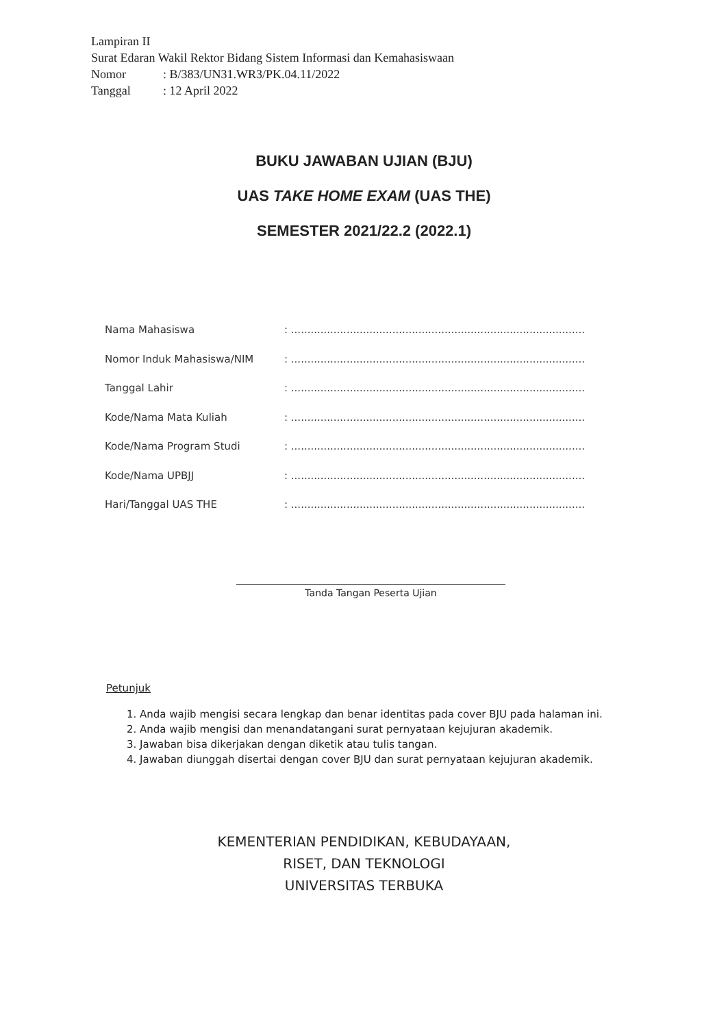Lampiran II
Surat Edaran Wakil Rektor Bidang Sistem Informasi dan Kemahasiswaan
Nomor: B/383/UN31.WR3/PK.04.11/2022
Tanggal: 12 April 2022
BUKU JAWABAN UJIAN (BJU)
UAS TAKE HOME EXAM (UAS THE)
SEMESTER 2021/22.2 (2022.1)
Nama Mahasiswa : ............................................................................................................
Nomor Induk Mahasiswa/NIM : ............................................................................................................
Tanggal Lahir : ............................................................................................................
Kode/Nama Mata Kuliah : ............................................................................................................
Kode/Nama Program Studi : ............................................................................................................
Kode/Nama UPBJJ : ............................................................................................................
Hari/Tanggal UAS THE : ............................................................................................................
Tanda Tangan Peserta Ujian
Petunjuk
1. Anda wajib mengisi secara lengkap dan benar identitas pada cover BJU pada halaman ini.
2. Anda wajib mengisi dan menandatangani surat pernyataan kejujuran akademik.
3. Jawaban bisa dikerjakan dengan diketik atau tulis tangan.
4. Jawaban diunggah disertai dengan cover BJU dan surat pernyataan kejujuran akademik.
KEMENTERIAN PENDIDIKAN, KEBUDAYAAN,
RISET, DAN TEKNOLOGI
UNIVERSITAS TERBUKA